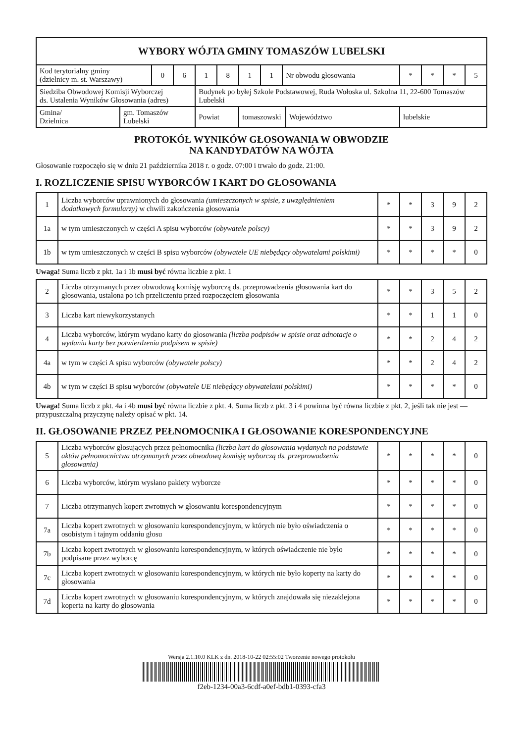| WYBORY WÓJTA GMINY TOMASZÓW LUBELSKI | | | | | | | | | | | | | |
| Kod terytorialny gminy (dzielnicy m. st. Warszawy) | | 0 | 6 | 1 | 8 | 1 | 1 | Nr obwodu głosowania | | * | * | * | 5 |
| Siedziba Obwodowej Komisji Wyborczej ds. Ustalenia Wyników Głosowania (adres) | | | | Budynek po byłej Szkole Podstawowej, Ruda Wołoska ul. Szkolna 11, 22-600 Tomaszów Lubelski | | | | | | | | | |
| Gmina/ Dzielnica | gm. Tomaszów Lubelski | | | Powiat | | tomaszowski | | | Województwo | lubelskie | | | |
PROTOKÓŁ WYNIKÓW GŁOSOWANIA W OBWODZIE
NA KANDYDATÓW NA WÓJTA
Głosowanie rozpoczęło się w dniu 21 października 2018 r. o godz. 07:00 i trwało do godz. 21:00.
I. ROZLICZENIE SPISU WYBORCÓW I KART DO GŁOSOWANIA
| 1 | Liczba wyborców uprawnionych do głosowania (umieszczonych w spisie, z uwzględnieniem dodatkowych formularzy) w chwili zakończenia głosowania | * | * | 3 | 9 | 2 |
| 1a | w tym umieszczonych w części A spisu wyborców (obywatele polscy) | * | * | 3 | 9 | 2 |
| 1b | w tym umieszczonych w części B spisu wyborców (obywatele UE niebędący obywatelami polskimi) | * | * | * | * | 0 |
Uwaga! Suma liczb z pkt. 1a i 1b musi być równa liczbie z pkt. 1
| 2 | Liczba otrzymanych przez obwodową komisję wyborczą ds. przeprowadzenia głosowania kart do głosowania, ustalona po ich przeliczeniu przed rozpoczęciem głosowania | * | * | 3 | 5 | 2 |
| 3 | Liczba kart niewykorzystanych | * | * | 1 | 1 | 0 |
| 4 | Liczba wyborców, którym wydano karty do głosowania (liczba podpisów w spisie oraz adnotacje o wydaniu karty bez potwierdzenia podpisem w spisie) | * | * | 2 | 4 | 2 |
| 4a | w tym w części A spisu wyborców (obywatele polscy) | * | * | 2 | 4 | 2 |
| 4b | w tym w części B spisu wyborców (obywatele UE niebędący obywatelami polskimi) | * | * | * | * | 0 |
Uwaga! Suma liczb z pkt. 4a i 4b musi być równa liczbie z pkt. 4. Suma liczb z pkt. 3 i 4 powinna być równa liczbie z pkt. 2, jeśli tak nie jest — przypuszczalną przyczynę należy opisać w pkt. 14.
II. GŁOSOWANIE PRZEZ PEŁNOMOCNIKA I GŁOSOWANIE KORESPONDENCYJNE
| 5 | Liczba wyborców głosujących przez pełnomocnika (liczba kart do głosowania wydanych na podstawie aktów pełnomocnictwa otrzymanych przez obwodową komisję wyborczą ds. przeprowadzenia głosowania) | * | * | * | * | 0 |
| 6 | Liczba wyborców, którym wysłano pakiety wyborcze | * | * | * | * | 0 |
| 7 | Liczba otrzymanych kopert zwrotnych w głosowaniu korespondencyjnym | * | * | * | * | 0 |
| 7a | Liczba kopert zwrotnych w głosowaniu korespondencyjnym, w których nie było oświadczenia o osobistym i tajnym oddaniu głosu | * | * | * | * | 0 |
| 7b | Liczba kopert zwrotnych w głosowaniu korespondencyjnym, w których oświadczenie nie było podpisane przez wyborcę | * | * | * | * | 0 |
| 7c | Liczba kopert zwrotnych w głosowaniu korespondencyjnym, w których nie było koperty na karty do głosowania | * | * | * | * | 0 |
| 7d | Liczba kopert zwrotnych w głosowaniu korespondencyjnym, w których znajdowała się niezaklejona koperta na karty do głosowania | * | * | * | * | 0 |
Wersja 2.1.10.0 KLK z dn. 2018-10-22 02:55:02 Tworzenie nowego protokołu
f2eb-1234-00a3-6cdf-a0ef-bdb1-0393-cfa3